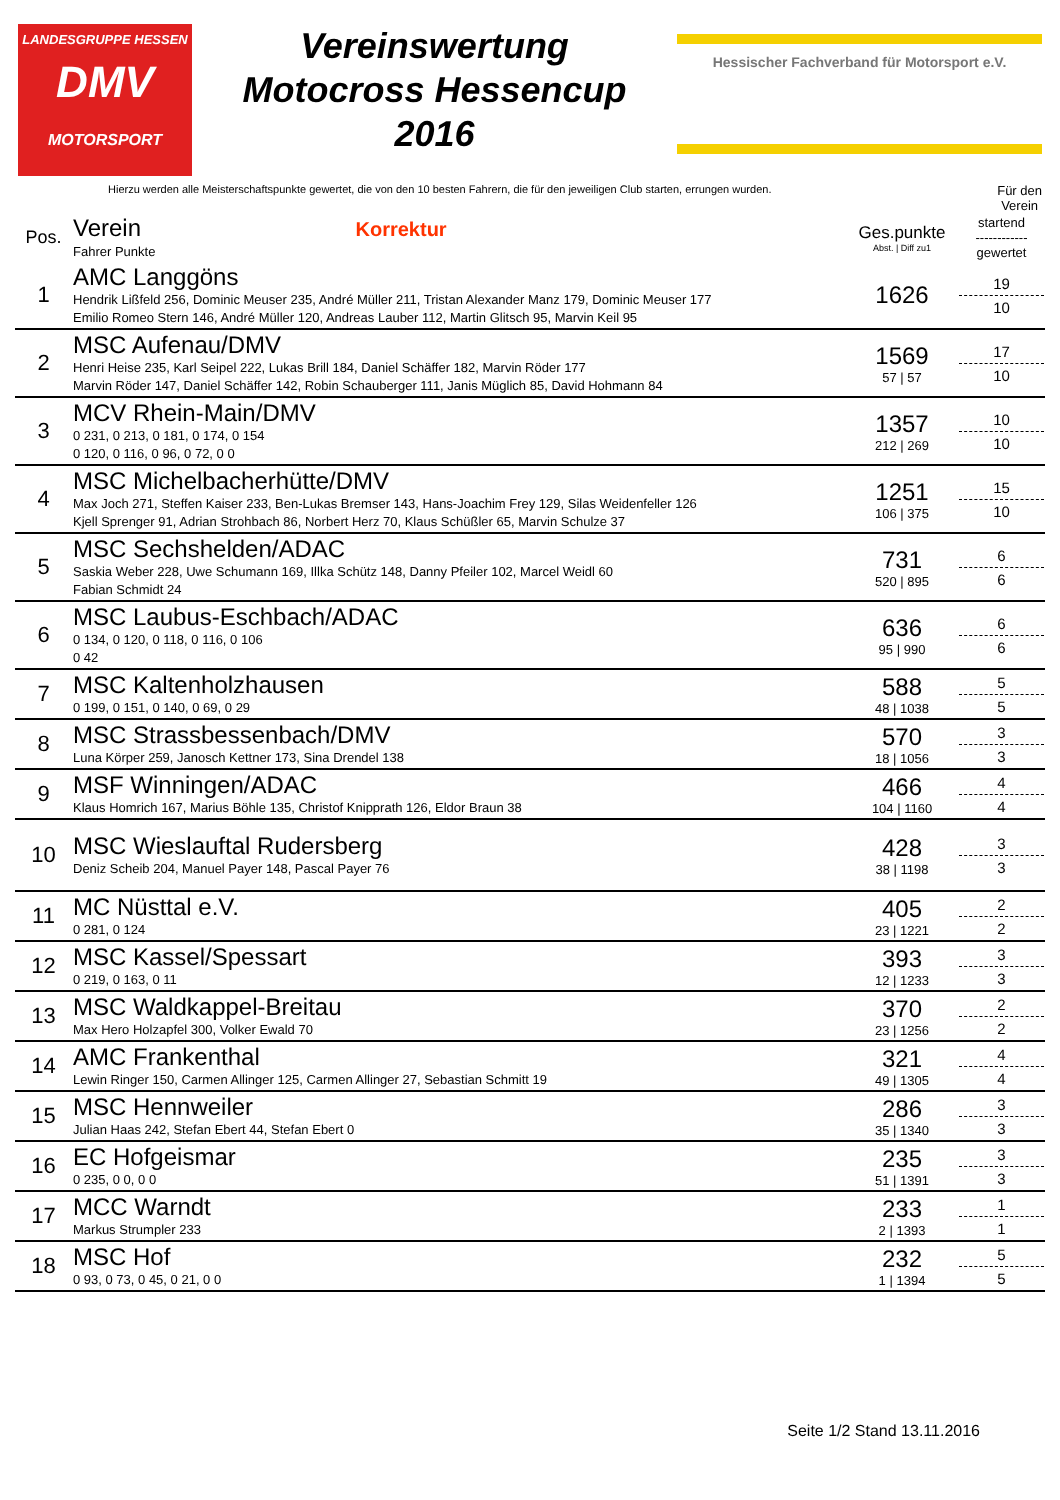LANDESGRUPPE HESSEN
DMV
MOTORSPORT
Vereinswertung
Motocross Hessencup
2016
Hessischer Fachverband für Motorsport e.V.
Hierzu werden alle Meisterschaftspunkte gewertet, die von den 10 besten Fahrern, die für den jeweiligen Club starten, errungen wurden. Für den
Verein
| Pos. | Verein Korrektur Fahrer Punkte | Ges.punkte Abst. / Diff zu1 | startend ------------ gewertet |
| --- | --- | --- | --- |
| 1 | AMC Langgöns Hendrik Lißfeld 256, Dominic Meuser 235, André Müller 211, Tristan Alexander Manz 179, Dominic Meuser 177 Emilio Romeo Stern 146, André Müller 120, Andreas Lauber 112, Martin Glitsch 95, Marvin Keil 95 | 1626 | 19 10 |
| 2 | MSC Aufenau/DMV Henri Heise 235, Karl Seipel 222, Lukas Brill 184, Daniel Schäffer 182, Marvin Röder 177 Marvin Röder 147, Daniel Schäffer 142, Robin Schauberger 111, Janis Müglich 85, David Hohmann 84 | 1569 57 / 57 | 17 10 |
| 3 | MCV Rhein-Main/DMV 0 231, 0 213, 0 181, 0 174, 0 154 0 120, 0 116, 0 96, 0 72, 0 0 | 1357 212 / 269 | 10 10 |
| 4 | MSC Michelbacherhütte/DMV Max Joch 271, Steffen Kaiser 233, Ben-Lukas Bremser 143, Hans-Joachim Frey 129, Silas Weidenfeller 126 Kjell Sprenger 91, Adrian Strohbach 86, Norbert Herz 70, Klaus Schüßler 65, Marvin Schulze 37 | 1251 106 / 375 | 15 10 |
| 5 | MSC Sechshelden/ADAC Saskia Weber 228, Uwe Schumann 169, Illka Schütz 148, Danny Pfeiler 102, Marcel Weidl 60 Fabian Schmidt 24 | 731 520 / 895 | 6 6 |
| 6 | MSC Laubus-Eschbach/ADAC 0 134, 0 120, 0 118, 0 116, 0 106 0 42 | 636 95 / 990 | 6 6 |
| 7 | MSC Kaltenholzhausen 0 199, 0 151, 0 140, 0 69, 0 29 | 588 48 / 1038 | 5 5 |
| 8 | MSC Strassbessenbach/DMV Luna Körper 259, Janosch Kettner 173, Sina Drendel 138 | 570 18 / 1056 | 3 3 |
| 9 | MSF Winningen/ADAC Klaus Homrich 167, Marius Böhle 135, Christof Knipprath 126, Eldor Braun 38 | 466 104 / 1160 | 4 4 |
| 10 | MSC Wieslauftal Rudersberg Deniz Scheib 204, Manuel Payer 148, Pascal Payer 76 | 428 38 / 1198 | 3 3 |
| 11 | MC Nüsttal e.V. 0 281, 0 124 | 405 23 / 1221 | 2 2 |
| 12 | MSC Kassel/Spessart 0 219, 0 163, 0 11 | 393 12 / 1233 | 3 3 |
| 13 | MSC Waldkappel-Breitau Max Hero Holzapfel 300, Volker Ewald 70 | 370 23 / 1256 | 2 2 |
| 14 | AMC Frankenthal Lewin Ringer 150, Carmen Allinger 125, Carmen Allinger 27, Sebastian Schmitt 19 | 321 49 / 1305 | 4 4 |
| 15 | MSC Hennweiler Julian Haas 242, Stefan Ebert 44, Stefan Ebert 0 | 286 35 / 1340 | 3 3 |
| 16 | EC Hofgeismar 0 235, 0 0, 0 0 | 235 51 / 1391 | 3 3 |
| 17 | MCC Warndt Markus Strumpler 233 | 233 2 / 1393 | 1 1 |
| 18 | MSC Hof 0 93, 0 73, 0 45, 0 21, 0 0 | 232 1 / 1394 | 5 5 |
Seite 1/2 Stand 13.11.2016